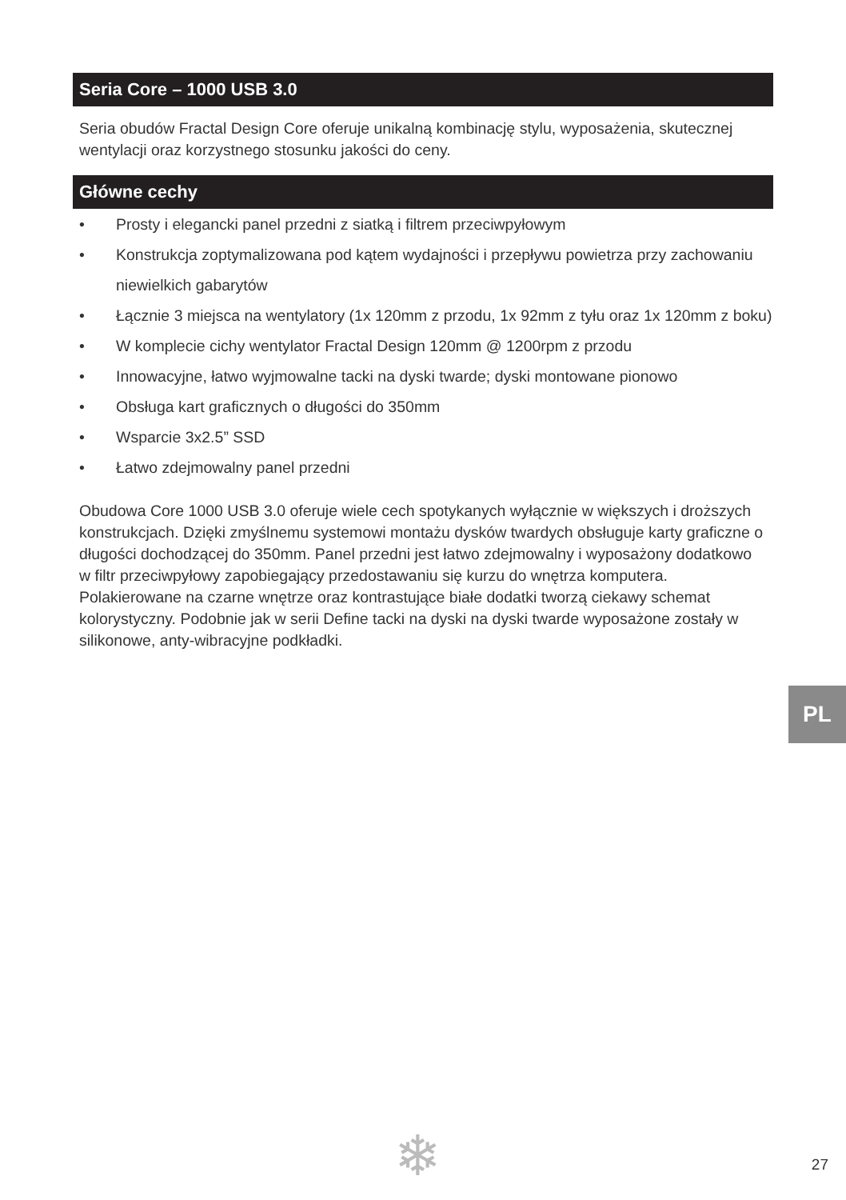Seria Core – 1000 USB 3.0
Seria obudów Fractal Design Core oferuje unikalną kombinację stylu, wyposażenia, skutecznej wentylacji oraz korzystnego stosunku jakości do ceny.
Główne cechy
• Prosty i elegancki panel przedni z siatką i filtrem przeciwpyłowym
• Konstrukcja zoptymalizowana pod kątem wydajności i przepływu powietrza przy zachowaniu niewielkich gabarytów
• Łącznie 3 miejsca na wentylatory (1x 120mm z przodu, 1x 92mm z tyłu oraz 1x 120mm z boku)
• W komplecie cichy wentylator Fractal Design 120mm @ 1200rpm z przodu
• Innowacyjne, łatwo wyjmowalne tacki na dyski twarde; dyski montowane pionowo
• Obsługa kart graficznych o długości do 350mm
• Wsparcie 3x2.5” SSD
• Łatwo zdejmowalny panel przedni
Obudowa Core 1000 USB 3.0 oferuje wiele cech spotykanych wyłącznie w większych i droższych konstrukcjach. Dzięki zmyślnemu systemowi montażu dysków twardych obsługuje karty graficzne o długości dochodzącej do 350mm. Panel przedni jest łatwo zdejmowalny i wyposażony dodatkowo w filtr przeciwpyłowy zapobiegający przedostawaniu się kurzu do wnętrza komputera. Polakierowane na czarne wnętrze oraz kontrastujące białe dodatki tworzą ciekawy schemat kolorystyczny. Podobnie jak w serii Define tacki na dyski na dyski twarde wyposażone zostały w silikonowe, anty-wibracyjne podkładki.
PL
❄ 27